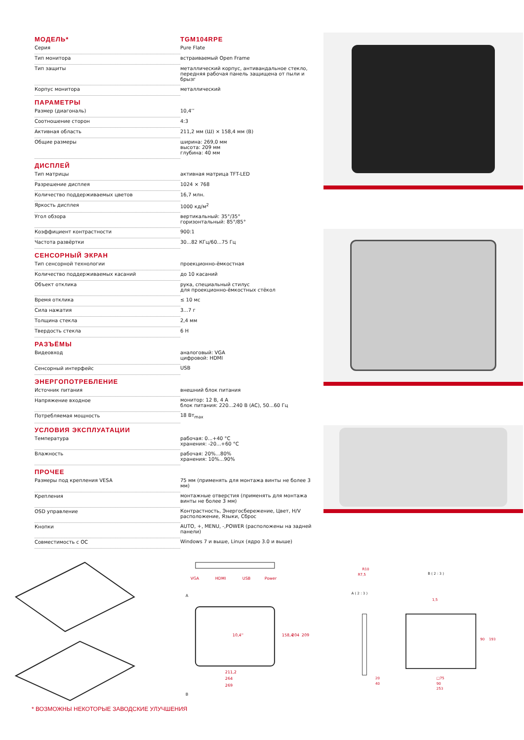| МОДЕЛЬ* | TGM104RPE |
| --- | --- |
| Серия | Pure Flate |
| Тип монитора | встраиваемый Open Frame |
| Тип защиты | металлический корпус, антивандальное стекло, передняя рабочая панель защищена от пыли и брызг |
| Корпус монитора | металлический |
| ПАРАМЕТРЫ | |
| Размер (диагональ) | 10,4’’ |
| Соотношение сторон | 4:3 |
| Активная область | 211,2 мм (Ш) × 158,4 мм (В) |
| Общие размеры | ширина: 269,0 мм высота: 209 мм глубина: 40 мм |
| ДИСПЛЕЙ | |
| Тип матрицы | активная матрица TFT-LED |
| Разрешение дисплея | 1024 × 768 |
| Количество поддерживаемых цветов | 16,7 млн. |
| Яркость дисплея | 1000 кд/м<sup>2</sup> |
| Угол обзора | вертикальный: 35°/35° горизонтальный: 85°/85° |
| Коэффициент контрастности | 900:1 |
| Частота развёртки | 30...82 КГц/60...75 Гц |
| СЕНСОРНЫЙ ЭКРАН | |
| Тип сенсорной технологии | проекционно-ёмкостная |
| Количество поддерживаемых касаний | до 10 касаний |
| Объект отклика | рука, специальный стилус для проекционно-ёмкостных стёкол |
| Время отклика | ≤ 10 мс |
| Сила нажатия | 3...7 г |
| Толщина стекла | 2,4 мм |
| Твердость стекла | 6 H |
| РАЗЪЁМЫ | |
| Видеовход | аналоговый: VGA цифровой: HDMI |
| Сенсорный интерфейс | USB |
| ЭНЕРГОПОТРЕБЛЕНИЕ | |
| Источник питания | внешний блок питания |
| Напряжение входное | монитор: 12 В, 4 А блок питания: 220...240 В (AC), 50...60 Гц |
| Потребляемая мощность | 18 Вт<sub>max</sub> |
| УСЛОВИЯ ЭКСПЛУАТАЦИИ | |
| Температура | рабочая: 0...+40 °C хранения: -20...+60 °C |
| Влажность | рабочая: 20%...80% хранения: 10%...90% |
| ПРОЧЕЕ | |
| Размеры под крепления VESA | 75 мм (применять для монтажа винты не более 3 мм) |
| Крепления | монтажные отверстия (применять для монтажа винты не более 3 мм) |
| OSD управление | Контрастность, Энергосбережение, Цвет, H/V расположение, Языки, Сброс |
| Кнопки | AUTO, +, MENU, -,POWER (расположены на задней панели) |
| Совместимость с ОС | Windows 7 и выше, Linux (ядро 3.0 и выше) |
VGA
HDMI
USB
Power
A
10,4''
211,2
264
269
158,4
204
209
B
R10
R7,5
A ( 2 : 3 )
B ( 2 : 3 )
1,5
20
40
□75
90
253
90
193
* ВОЗМОЖНЫ НЕКОТОРЫЕ ЗАВОДСКИЕ УЛУЧШЕНИЯ